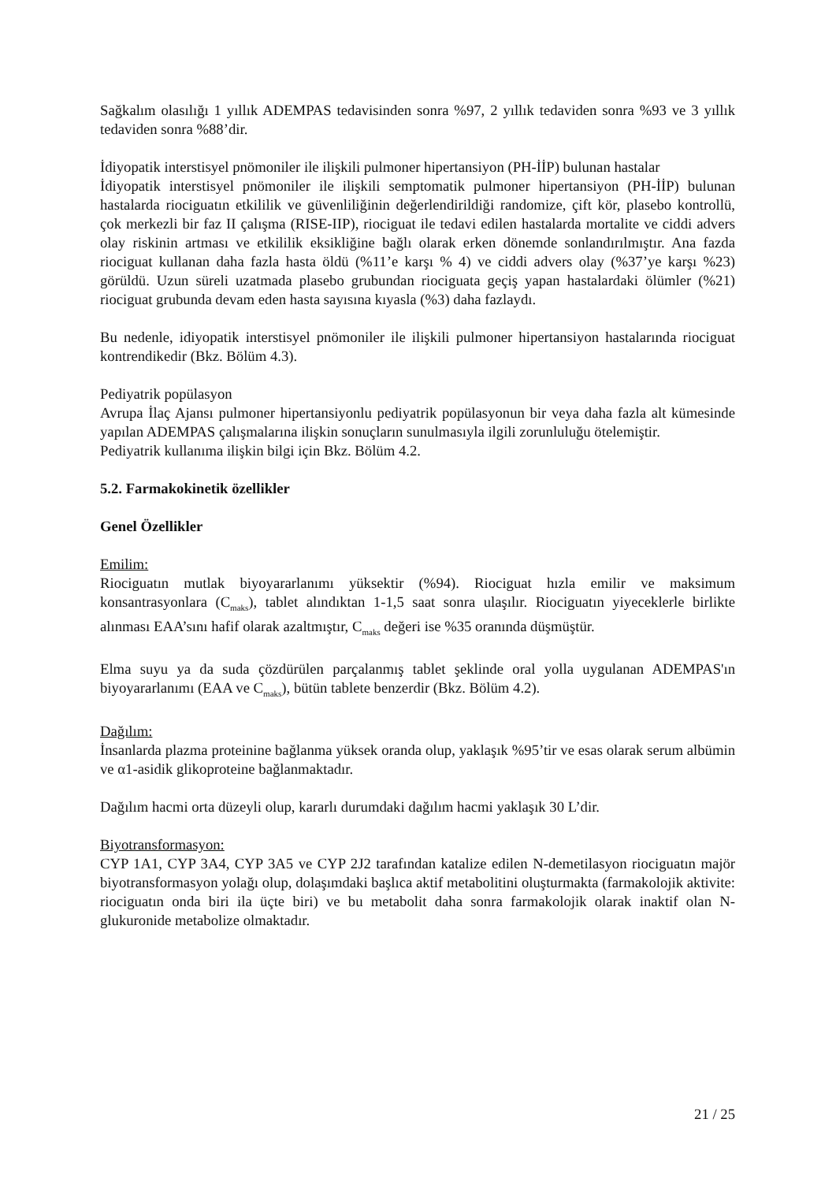Sağkalım olasılığı 1 yıllık ADEMPAS tedavisinden sonra %97, 2 yıllık tedaviden sonra %93 ve 3 yıllık tedaviden sonra %88’dir.
İdiyopatik interstisyel pnömoniler ile ilişkili pulmoner hipertansiyon (PH-İİP) bulunan hastalar
İdiyopatik interstisyel pnömoniler ile ilişkili semptomatik pulmoner hipertansiyon (PH-İİP) bulunan hastalarda riociguatın etkililik ve güvenliliğinin değerlendirildiği randomize, çift kör, plasebo kontrollü, çok merkezli bir faz II çalışma (RISE-IIP), riociguat ile tedavi edilen hastalarda mortalite ve ciddi advers olay riskinin artması ve etkililik eksikliğine bağlı olarak erken dönemde sonlandırılmıştır. Ana fazda riociguat kullanan daha fazla hasta öldü (%11’e karşı % 4) ve ciddi advers olay (%37’ye karşı %23) görüldü. Uzun süreli uzatmada plasebo grubundan riociguata geçiş yapan hastalardaki ölümler (%21) riociguat grubunda devam eden hasta sayısına kıyasla (%3) daha fazlaydı.
Bu nedenle, idiyopatik interstisyel pnömoniler ile ilişkili pulmoner hipertansiyon hastalarında riociguat kontrendikedir (Bkz. Bölüm 4.3).
Pediyatrik popülasyon
Avrupa İlaç Ajansı pulmoner hipertansiyonlu pediyatrik popülasyonun bir veya daha fazla alt kümesinde yapılan ADEMPAS çalışmalarına ilişkin sonuçların sunulmasıyla ilgili zorunluluğu ötelemiştir.
Pediyatrik kullanıma ilişkin bilgi için Bkz. Bölüm 4.2.
5.2. Farmakokinetik özellikler
Genel Özellikler
Emilim:
Riociguatın mutlak biyoyararlanımı yüksektir (%94). Riociguat hızla emilir ve maksimum konsantrasyonlara (C<sub>maks</sub>), tablet alındıktan 1-1,5 saat sonra ulaşılır. Riociguatın yiyeceklerle birlikte alınması EAA’sını hafif olarak azaltmıştır, C<sub>maks</sub> değeri ise %35 oranında düşmüştür.
Elma suyu ya da suda çözdürülen parçalanmış tablet şeklinde oral yolla uygulanan ADEMPAS'ın biyoyararlanımı (EAA ve C<sub>maks</sub>), bütün tablete benzerdir (Bkz. Bölüm 4.2).
Dağılım:
İnsanlarda plazma proteinine bağlanma yüksek oranda olup, yaklaşık %95’tir ve esas olarak serum albümin ve α1-asidik glikoproteine bağlanmaktadır.
Dağılım hacmi orta düzeyli olup, kararlı durumdaki dağılım hacmi yaklaşık 30 L’dir.
Biyotransformasyon:
CYP 1A1, CYP 3A4, CYP 3A5 ve CYP 2J2 tarafından katalize edilen N-demetilasyon riociguatın majör biyotransformasyon yolağı olup, dolaşımdaki başlıca aktif metabolitini oluşturmakta (farmakolojik aktivite: riociguatın onda biri ila üçte biri) ve bu metabolit daha sonra farmakolojik olarak inaktif olan N-glukuronide metabolize olmaktadır.
21 / 25